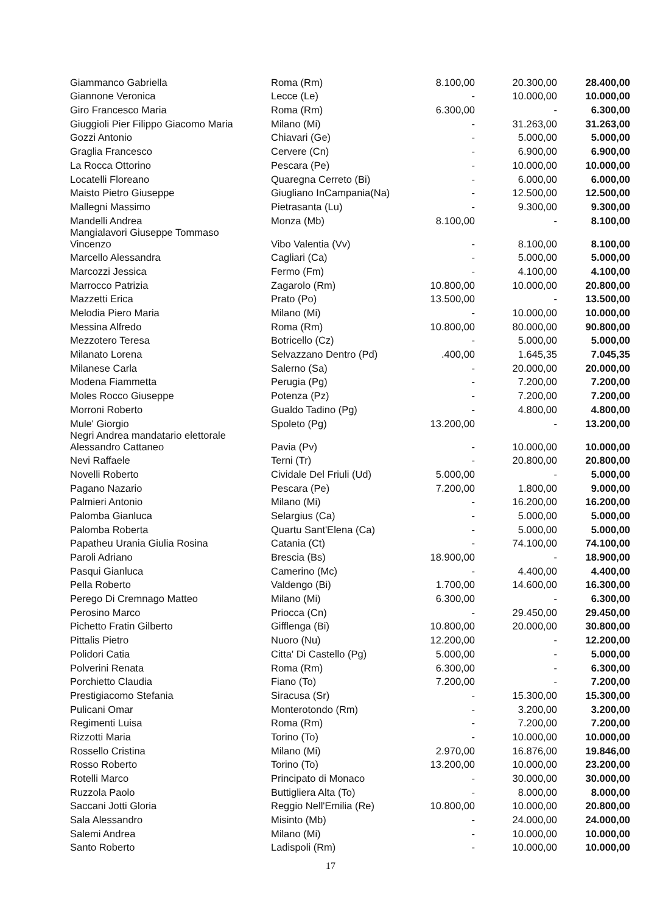| Giammanco Gabriella | Roma (Rm) | 8.100,00 | 20.300,00 | 28.400,00 |
| Giannone Veronica | Lecce (Le) | - | 10.000,00 | 10.000,00 |
| Giro Francesco Maria | Roma (Rm) | 6.300,00 | - | 6.300,00 |
| Giuggioli Pier Filippo Giacomo Maria | Milano (Mi) | - | 31.263,00 | 31.263,00 |
| Gozzi Antonio | Chiavari (Ge) | - | 5.000,00 | 5.000,00 |
| Graglia Francesco | Cervere (Cn) | - | 6.900,00 | 6.900,00 |
| La Rocca Ottorino | Pescara (Pe) | - | 10.000,00 | 10.000,00 |
| Locatelli Floreano | Quaregna Cerreto (Bi) | - | 6.000,00 | 6.000,00 |
| Maisto Pietro Giuseppe | Giugliano InCampania(Na) | - | 12.500,00 | 12.500,00 |
| Mallegni Massimo | Pietrasanta (Lu) | - | 9.300,00 | 9.300,00 |
| Mandelli Andrea | Monza (Mb) | 8.100,00 | - | 8.100,00 |
| Mangialavori Giuseppe Tommaso Vincenzo | Vibo Valentia (Vv) | - | 8.100,00 | 8.100,00 |
| Marcello Alessandra | Cagliari (Ca) | - | 5.000,00 | 5.000,00 |
| Marcozzi Jessica | Fermo (Fm) | - | 4.100,00 | 4.100,00 |
| Marrocco Patrizia | Zagarolo (Rm) | 10.800,00 | 10.000,00 | 20.800,00 |
| Mazzetti Erica | Prato (Po) | 13.500,00 | - | 13.500,00 |
| Melodia Piero Maria | Milano (Mi) | - | 10.000,00 | 10.000,00 |
| Messina Alfredo | Roma (Rm) | 10.800,00 | 80.000,00 | 90.800,00 |
| Mezzotero Teresa | Botricello (Cz) | - | 5.000,00 | 5.000,00 |
| Milanato Lorena | Selvazzano Dentro (Pd) | .400,00 | 1.645,35 | 7.045,35 |
| Milanese Carla | Salerno (Sa) | - | 20.000,00 | 20.000,00 |
| Modena Fiammetta | Perugia (Pg) | - | 7.200,00 | 7.200,00 |
| Moles Rocco Giuseppe | Potenza (Pz) | - | 7.200,00 | 7.200,00 |
| Morroni Roberto | Gualdo Tadino (Pg) | - | 4.800,00 | 4.800,00 |
| Mule' Giorgio | Spoleto (Pg) | 13.200,00 | - | 13.200,00 |
| Negri Andrea mandatario elettorale Alessandro Cattaneo | Pavia (Pv) | - | 10.000,00 | 10.000,00 |
| Nevi Raffaele | Terni (Tr) | - | 20.800,00 | 20.800,00 |
| Novelli Roberto | Cividale Del Friuli (Ud) | 5.000,00 | - | 5.000,00 |
| Pagano Nazario | Pescara (Pe) | 7.200,00 | 1.800,00 | 9.000,00 |
| Palmieri Antonio | Milano (Mi) | - | 16.200,00 | 16.200,00 |
| Palomba Gianluca | Selargius (Ca) | - | 5.000,00 | 5.000,00 |
| Palomba Roberta | Quartu Sant'Elena (Ca) | - | 5.000,00 | 5.000,00 |
| Papatheu Urania Giulia Rosina | Catania (Ct) | - | 74.100,00 | 74.100,00 |
| Paroli Adriano | Brescia (Bs) | 18.900,00 | - | 18.900,00 |
| Pasqui Gianluca | Camerino (Mc) | - | 4.400,00 | 4.400,00 |
| Pella Roberto | Valdengo (Bi) | 1.700,00 | 14.600,00 | 16.300,00 |
| Perego Di Cremnago Matteo | Milano (Mi) | 6.300,00 | - | 6.300,00 |
| Perosino Marco | Priocca (Cn) | - | 29.450,00 | 29.450,00 |
| Pichetto Fratin Gilberto | Gifflenga (Bi) | 10.800,00 | 20.000,00 | 30.800,00 |
| Pittalis Pietro | Nuoro (Nu) | 12.200,00 | - | 12.200,00 |
| Polidori Catia | Citta' Di Castello (Pg) | 5.000,00 | - | 5.000,00 |
| Polverini Renata | Roma (Rm) | 6.300,00 | - | 6.300,00 |
| Porchietto Claudia | Fiano (To) | 7.200,00 | - | 7.200,00 |
| Prestigiacomo Stefania | Siracusa (Sr) | - | 15.300,00 | 15.300,00 |
| Pulicani Omar | Monterotondo (Rm) | - | 3.200,00 | 3.200,00 |
| Regimenti Luisa | Roma (Rm) | - | 7.200,00 | 7.200,00 |
| Rizzotti Maria | Torino (To) | - | 10.000,00 | 10.000,00 |
| Rossello Cristina | Milano (Mi) | 2.970,00 | 16.876,00 | 19.846,00 |
| Rosso Roberto | Torino (To) | 13.200,00 | 10.000,00 | 23.200,00 |
| Rotelli Marco | Principato di Monaco | - | 30.000,00 | 30.000,00 |
| Ruzzola Paolo | Buttigliera Alta (To) | - | 8.000,00 | 8.000,00 |
| Saccani Jotti Gloria | Reggio Nell'Emilia (Re) | 10.800,00 | 10.000,00 | 20.800,00 |
| Sala Alessandro | Misinto (Mb) | - | 24.000,00 | 24.000,00 |
| Salemi Andrea | Milano (Mi) | - | 10.000,00 | 10.000,00 |
| Santo Roberto | Ladispoli (Rm) | - | 10.000,00 | 10.000,00 |
17